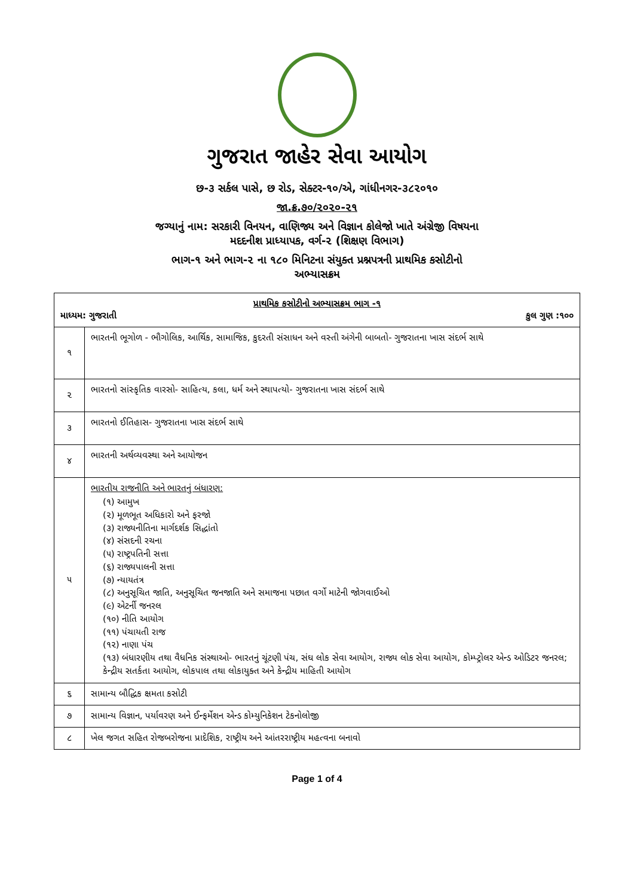ગુજરાત જાહેર સેવા આયોગ
છ-૩ સર્કલ પાસે, છ રોડ, સેક્ટર-૧૦/એ, ગાંધીનગર-૩૮૨૦૧૦
જા.ક્ર.૭૦/૨૦૨૦-૨૧
જગ્યાનું નામ: સરકારી વિનયન, વાણિજ્ય અને વિજ્ઞાન કોલેજો ખાતે અંગ્રેજી વિષયના
મદદનીશ પ્રાધ્યાપક, વર્ગ-૨ (શિક્ષણ વિભાગ)
ભાગ-૧ અને ભાગ-૨ ના ૧૮૦ મિનિટના સંયુક્ત પ્રશ્નપત્રની પ્રાથમિક કસોટીનો
અભ્યાસક્રમ
| પ્રાથમિક કસોટીનો અભ્યાસક્રમ ભાગ -૧ માધ્યમ: ગુજરાતી કુલ ગુણ :૧૦૦ | |
| --- | --- |
| ૧ | ભારતની ભૂગોળ - ભૌગોલિક, આર્થિક, સામાજિક, કુદરતી સંસાધન અને વસ્તી અંગેની બાબતો- ગુજરાતના ખાસ સંદર્ભ સાથે |
| ૨ | ભારતનો સાંસ્કૃતિક વારસો- સાહિત્ય, કલા, ધર્મ અને સ્થાપત્યો- ગુજરાતના ખાસ સંદર્ભ સાથે |
| ૩ | ભારતનો ઈતિહાસ- ગુજરાતના ખાસ સંદર્ભ સાથે |
| ૪ | ભારતની અર્થવ્યવસ્થા અને આયોજન |
| ૫ | ભારતીય રાજનીતિ અને ભારતનું બંધારણ: (૧) આમુખ (૨) મૂળભૂત અધિકારો અને ફરજો (૩) રાજ્યનીતિના માર્ગદર્શક સિદ્ધાંતો (૪) સંસદની રચના (૫) રાષ્ટ્રપતિની સત્તા (૬) રાજ્યપાલની સત્તા (૭) ન્યાયતંત્ર (૮) અનુસૂચિત જાતિ, અનુસૂચિત જનજાતિ અને સમાજના પછાત વર્ગો માટેની જોગવાઈઓ (૯) એટર્ની જનરલ (૧૦) નીતિ આયોગ (૧૧) પંચાયતી રાજ (૧૨) નાણા પંચ (૧૩) બંધારણીય તથા વૈધનિક સંસ્થાઓ- ભારતનું ચૂંટણી પંચ, સંઘ લોક સેવા આયોગ, રાજ્ય લોક સેવા આયોગ, કોમ્પ્ટ્રોલર એન્ડ ઓડિટર જનરલ; કેન્દ્રીય સતર્કતા આયોગ, લોકપાલ તથા લોકાયુક્ત અને કેન્દ્રીય માહિતી આયોગ |
| ૬ | સામાન્ય બૌદ્ધિક ક્ષમતા કસોટી |
| ૭ | સામાન્ય વિજ્ઞાન, પર્યાવરણ અને ઈન્ફર્મેશન એન્ડ કોમ્યુનિકેશન ટેકનોલોજી |
| ૮ | ખેલ જગત સહિત રોજબરોજના પ્રાદેશિક, રાષ્ટ્રીય અને આંતરરાષ્ટ્રીય મહત્વના બનાવો |
Page 1 of 4